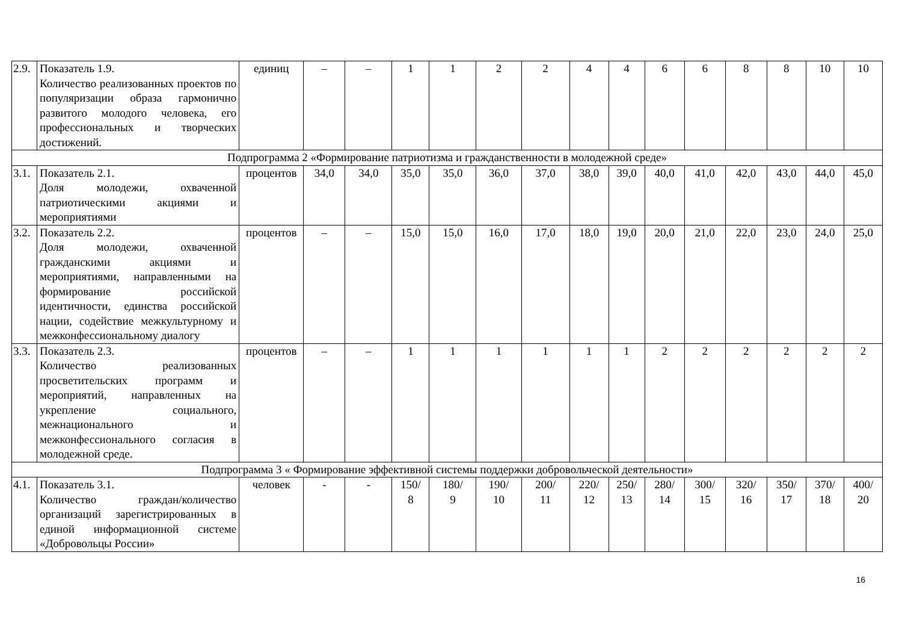| 2.9. | Показатель 1.9. Количество реализованных проектов по популяризации образа гармонично развитого молодого человека, его профессиональных и творческих достижений. | единиц | – | – | 1 | 1 | 2 | 2 | 4 | 4 | 6 | 6 | 8 | 8 | 10 | 10 |
| Подпрограмма 2 «Формирование патриотизма и гражданственности в молодежной среде» | | | | | | | | | | | | | | | | |
| 3.1. | Показатель 2.1. Доля молодежи, охваченной патриотическими акциями и мероприятиями | процентов | 34,0 | 34,0 | 35,0 | 35,0 | 36,0 | 37,0 | 38,0 | 39,0 | 40,0 | 41,0 | 42,0 | 43,0 | 44,0 | 45,0 |
| 3.2. | Показатель 2.2. Доля молодежи, охваченной гражданскими акциями и мероприятиями, направленными на формирование российской идентичности, единства российской нации, содействие межкультурному и межконфессиональному диалогу | процентов | – | – | 15,0 | 15,0 | 16,0 | 17,0 | 18,0 | 19,0 | 20,0 | 21,0 | 22,0 | 23,0 | 24,0 | 25,0 |
| 3.3. | Показатель 2.3. Количество реализованных просветительских программ и мероприятий, направленных на укрепление социального, межнационального и межконфессионального согласия в молодежной среде. | процентов | – | – | 1 | 1 | 1 | 1 | 1 | 1 | 2 | 2 | 2 | 2 | 2 | 2 |
| Подпрограмма 3 « Формирование эффективной системы поддержки добровольческой деятельности» | | | | | | | | | | | | | | | | |
| 4.1. | Показатель 3.1. Количество граждан/количество организаций зарегистрированных в единой информационной системе «Добровольцы России» | человек | - | - | 150/ 8 | 180/ 9 | 190/ 10 | 200/ 11 | 220/ 12 | 250/ 13 | 280/ 14 | 300/ 15 | 320/ 16 | 350/ 17 | 370/ 18 | 400/ 20 |
16